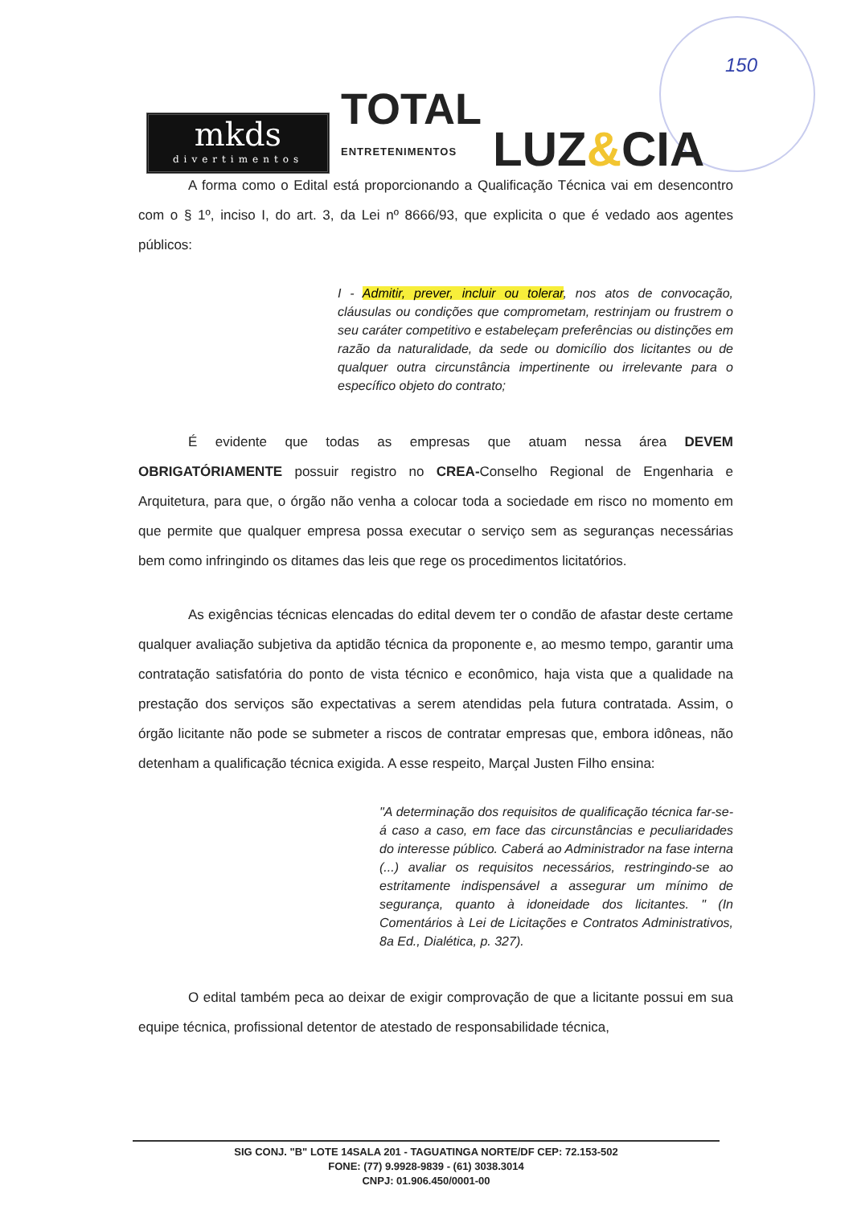150
mkds
divertimentos
TOTAL
ENTRETENIMENTOS
LUZ&CIA
A forma como o Edital está proporcionando a Qualificação Técnica vai em desencontro com o § 1º, inciso I, do art. 3, da Lei nº 8666/93, que explicita o que é vedado aos agentes públicos:
I - Admitir, prever, incluir ou tolerar, nos atos de convocação, cláusulas ou condições que comprometam, restrinjam ou frustrem o seu caráter competitivo e estabeleçam preferências ou distinções em razão da naturalidade, da sede ou domicílio dos licitantes ou de qualquer outra circunstância impertinente ou irrelevante para o específico objeto do contrato;
É evidente que todas as empresas que atuam nessa área DEVEM OBRIGATÓRIAMENTE possuir registro no CREA-Conselho Regional de Engenharia e Arquitetura, para que, o órgão não venha a colocar toda a sociedade em risco no momento em que permite que qualquer empresa possa executar o serviço sem as seguranças necessárias bem como infringindo os ditames das leis que rege os procedimentos licitatórios.
As exigências técnicas elencadas do edital devem ter o condão de afastar deste certame qualquer avaliação subjetiva da aptidão técnica da proponente e, ao mesmo tempo, garantir uma contratação satisfatória do ponto de vista técnico e econômico, haja vista que a qualidade na prestação dos serviços são expectativas a serem atendidas pela futura contratada. Assim, o órgão licitante não pode se submeter a riscos de contratar empresas que, embora idôneas, não detenham a qualificação técnica exigida. A esse respeito, Marçal Justen Filho ensina:
"A determinação dos requisitos de qualificação técnica far-se-á caso a caso, em face das circunstâncias e peculiaridades do interesse público. Caberá ao Administrador na fase interna (...) avaliar os requisitos necessários, restringindo-se ao estritamente indispensável a assegurar um mínimo de segurança, quanto à idoneidade dos licitantes. " (In Comentários à Lei de Licitações e Contratos Administrativos, 8a Ed., Dialética, p. 327).
O edital também peca ao deixar de exigir comprovação de que a licitante possui em sua equipe técnica, profissional detentor de atestado de responsabilidade técnica,
SIG CONJ. "B" LOTE 14SALA 201 - TAGUATINGA NORTE/DF CEP: 72.153-502
FONE: (77) 9.9928-9839 - (61) 3038.3014
CNPJ: 01.906.450/0001-00